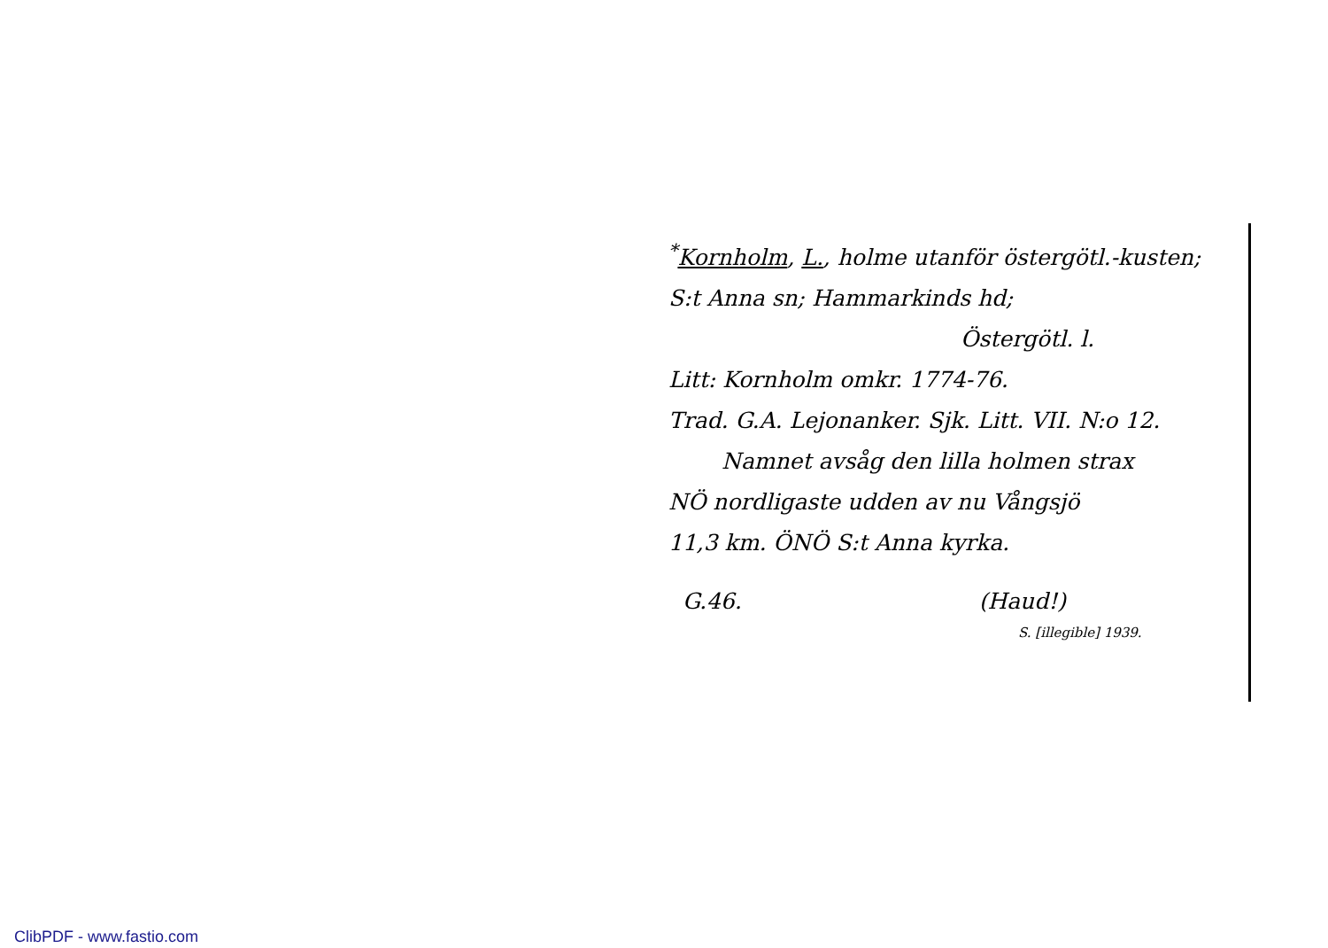<sup>*</sup> Kornholm, L., holme utanför östergötl.-kusten; S:t Anna sn; Hammarkinds hd;
Östergötl. l.
Litt: Kornholm omkr. 1774-76.
Trad. G.A. Lejonanker. Sjk. Litt. VII. N:o 12.
Namnet avsåg den lilla holmen strax
NÖ nordligaste udden av nu Vångsjö
11,3 km. ÖNÖ S:t Anna kyrka.
G.46. (Haud!)
S. [illegible] 1939.
ClibPDF - www.fastio.com